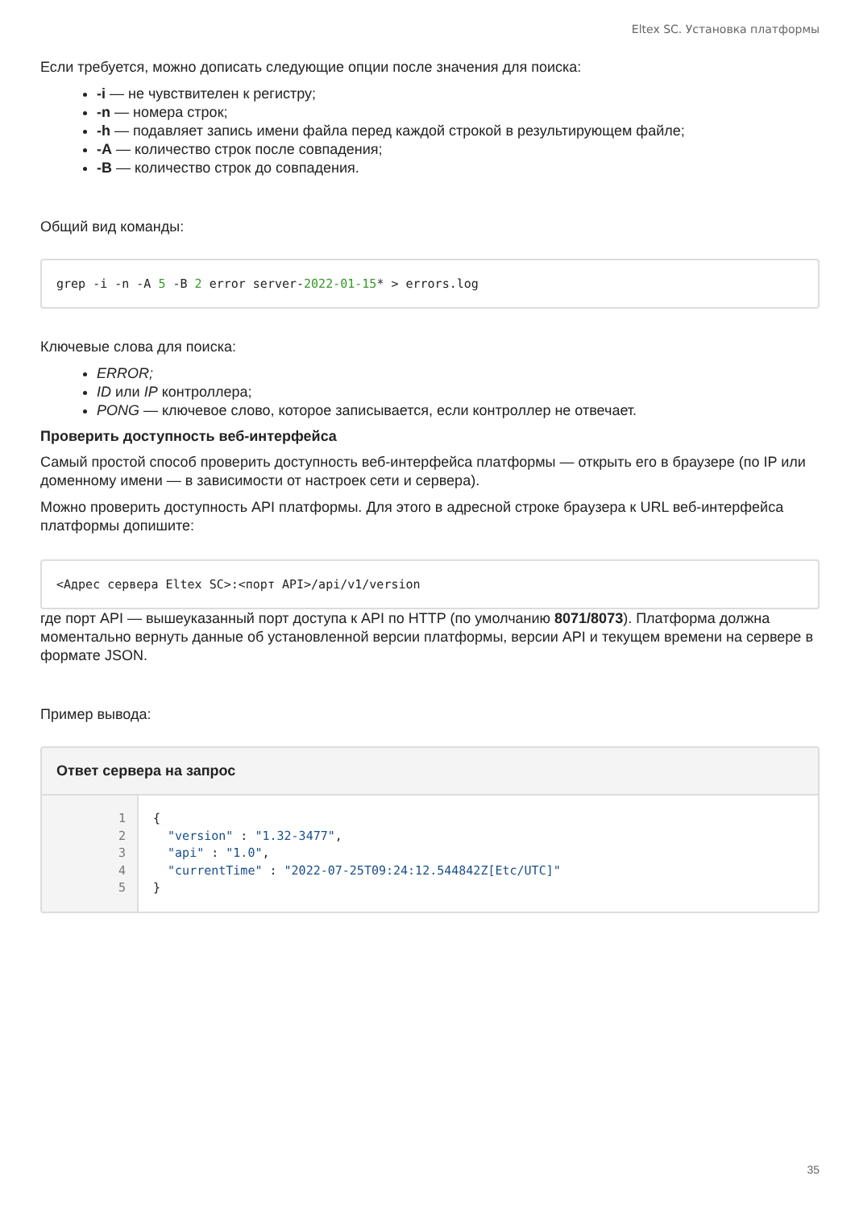Eltex SC. Установка платформы
Если требуется, можно дописать следующие опции после значения для поиска:
-i — не чувствителен к регистру;
-n — номера строк;
-h — подавляет запись имени файла перед каждой строкой в результирующем файле;
-A — количество строк после совпадения;
-B — количество строк до совпадения.
Общий вид команды:
grep -i -n -A 5 -B 2 error server-2022-01-15* > errors.log
Ключевые слова для поиска:
ERROR;
ID или IP контроллера;
PONG — ключевое слово, которое записывается, если контроллер не отвечает.
Проверить доступность веб-интерфейса
Самый простой способ проверить доступность веб-интерфейса платформы — открыть его в браузере (по IP или доменному имени — в зависимости от настроек сети и сервера).
Можно проверить доступность API платформы. Для этого в адресной строке браузера к URL веб-интерфейса платформы допишите:
<Адрес сервера Eltex SC>:<порт API>/api/v1/version
где порт API — вышеуказанный порт доступа к API по HTTP (по умолчанию 8071/8073). Платформа должна моментально вернуть данные об установленной версии платформы, версии API и текущем времени на сервере в формате JSON.
Пример вывода:
Ответ сервера на запрос
1
2
3
4
5
{ "version" : "1.32-3477", "api" : "1.0", "currentTime" : "2022-07-25T09:24:12.544842Z[Etc/UTC]" }
35